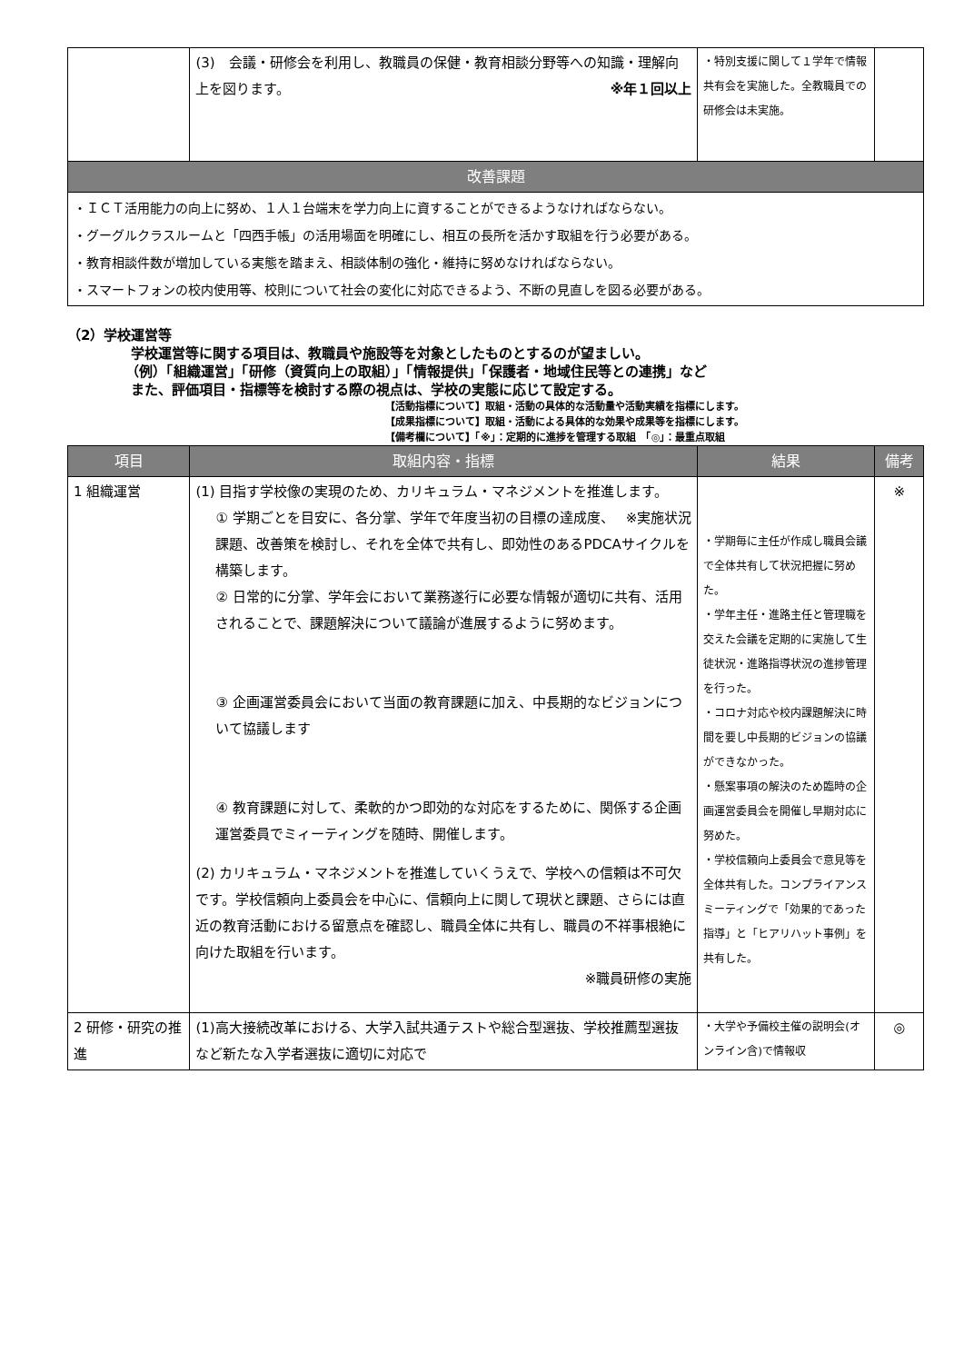| | (3) 会議・研修会を利用し、教職員の保健・教育相談分野等への知識・理解向上を図ります。 ※年１回以上 | ・特別支援に関して１学年で情報共有会を実施した。全教職員での研修会は未実施。 | |
| 改善課題 | | | |
| ・ＩＣＴ活用能力の向上に努め、１人１台端末を学力向上に資することができるようなければならない。 ・グーグルクラスルームと「四西手帳」の活用場面を明確にし、相互の長所を活かす取組を行う必要がある。 ・教育相談件数が増加している実態を踏まえ、相談体制の強化・維持に努めなければならない。 ・スマートフォンの校内使用等、校則について社会の変化に対応できるよう、不断の見直しを図る必要がある。 | | | |
（2）学校運営等
学校運営等に関する項目は、教職員や施設等を対象としたものとするのが望ましい。
（例）「組織運営」「研修（資質向上の取組）」「情報提供」「保護者・地域住民等との連携」など
また、評価項目・指標等を検討する際の視点は、学校の実態に応じて設定する。
【活動指標について】取組・活動の具体的な活動量や活動実績を指標にします。
【成果指標について】取組・活動による具体的な効果や成果等を指標にします。
【備考欄について】「※」：定期的に進捗を管理する取組　「◎」：最重点取組
| 項目 | 取組内容・指標 | 結果 | 備考 |
| --- | --- | --- | --- |
| 1 組織運営 | (1) 目指す学校像の実現のため、カリキュラム・マネジメントを推進します。 ※実施状況 ① 学期ごとを目安に、各分掌、学年で年度当初の目標の達成度、課題、改善策を検討し、それを全体で共有し、即効性のあるPDCAサイクルを構築します。 ② 日常的に分掌、学年会において業務遂行に必要な情報が適切に共有、活用されることで、課題解決について議論が進展するように努めます。 ③ 企画運営委員会において当面の教育課題に加え、中長期的なビジョンについて協議します ④ 教育課題に対して、柔軟的かつ即効的な対応をするために、関係する企画運営委員でミィーティングを随時、開催します。 (2) カリキュラム・マネジメントを推進していくうえで、学校への信頼は不可欠です。学校信頼向上委員会を中心に、信頼向上に関して現状と課題、さらには直近の教育活動における留意点を確認し、職員全体に共有し、職員の不祥事根絶に向けた取組を行います。 ※職員研修の実施 | ・学期毎に主任が作成し職員会議で全体共有して状況把握に努めた。 ・学年主任・進路主任と管理職を交えた会議を定期的に実施して生徒状況・進路指導状況の進捗管理を行った。 ・コロナ対応や校内課題解決に時間を要し中長期的ビジョンの協議ができなかった。 ・懸案事項の解決のため臨時の企画運営委員会を開催し早期対応に努めた。 ・学校信頼向上委員会で意見等を全体共有した。コンプライアンスミーティングで「効果的であった指導」と「ヒアリハット事例」を共有した。 | ※ |
| 2 研修・研究の推進 | (1)高大接続改革における、大学入試共通テストや総合型選抜、学校推薦型選抜など新たな入学者選抜に適切に対応で | ・大学や予備校主催の説明会(オンライン含)で情報収 | ◎ |